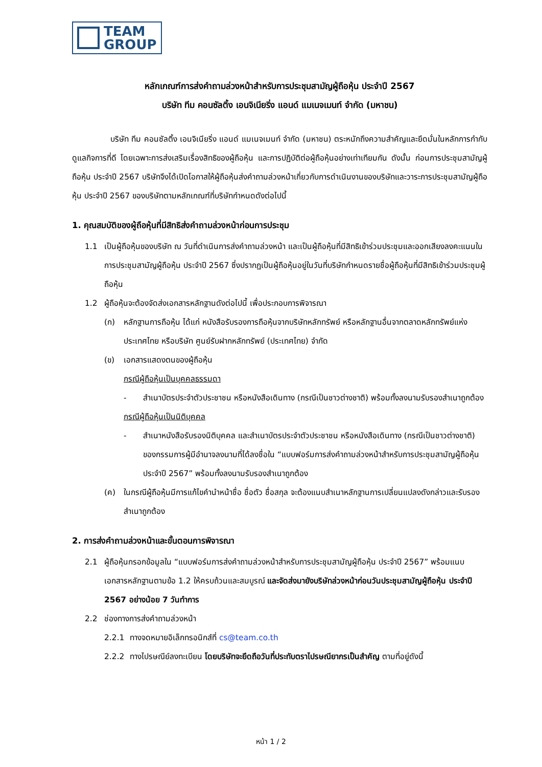TEAM
GROUP
หลักเกณฑ์การส่งคำถามล่วงหน้าสำหรับการประชุมสามัญผู้ถือหุ้น ประจำปี 2567
บริษัท ทีม คอนซัลติ้ง เอนจิเนียริ่ง แอนด์ แมเนจเมนท์ จำกัด (มหาชน)
บริษัท ทีม คอนซัลติ้ง เอนจิเนียริ่ง แอนด์ แมเนจเมนท์ จำกัด (มหาชน) ตระหนักถึงความสำคัญและยึดมั่นในหลักการกำกับดูแลกิจการที่ดี โดยเฉพาะการส่งเสริมเรื่องสิทธิของผู้ถือหุ้น และการปฏิบัติต่อผู้ถือหุ้นอย่างเท่าเทียมกัน ดังนั้น ก่อนการประชุมสามัญผู้ถือหุ้น ประจำปี 2567 บริษัทจึงได้เปิดโอกาสให้ผู้ถือหุ้นส่งคำถามล่วงหน้าเกี่ยวกับการดำเนินงานของบริษัทและวาระการประชุมสามัญผู้ถือหุ้น ประจำปี 2567 ของบริษัทตามหลักเกณฑ์ที่บริษัทกำหนดดังต่อไปนี้
1. คุณสมบัติของผู้ถือหุ้นที่มีสิทธิส่งคำถามล่วงหน้าก่อนการประชุม
1.1 เป็นผู้ถือหุ้นของบริษัท ณ วันที่ดำเนินการส่งคำถามล่วงหน้า และเป็นผู้ถือหุ้นที่มีสิทธิเข้าร่วมประชุมและออกเสียงลงคะแนนในการประชุมสามัญผู้ถือหุ้น ประจำปี 2567 ซึ่งปรากฏเป็นผู้ถือหุ้นอยู่ในวันที่บริษัทกำหนดรายชื่อผู้ถือหุ้นที่มีสิทธิเข้าร่วมประชุมผู้ถือหุ้น
1.2 ผู้ถือหุ้นจะต้องจัดส่งเอกสารหลักฐานดังต่อไปนี้ เพื่อประกอบการพิจารณา
(ก) หลักฐานการถือหุ้น ได้แก่ หนังสือรับรองการถือหุ้นจากบริษัทหลักทรัพย์ หรือหลักฐานอื่นจากตลาดหลักทรัพย์แห่งประเทศไทย หรือบริษัท ศูนย์รับฝากหลักทรัพย์ (ประเทศไทย) จำกัด
(ข) เอกสารแสดงตนของผู้ถือหุ้น
กรณีผู้ถือหุ้นเป็นบุคคลธรรมดา
- สำเนาบัตรประจำตัวประชาชน หรือหนังสือเดินทาง (กรณีเป็นชาวต่างชาติ) พร้อมทั้งลงนามรับรองสำเนาถูกต้อง
กรณีผู้ถือหุ้นเป็นนิติบุคคล
- สำเนาหนังสือรับรองนิติบุคคล และสำเนาบัตรประจำตัวประชาชน หรือหนังสือเดินทาง (กรณีเป็นชาวต่างชาติ) ของกรรมการผู้มีอำนาจลงนามที่ได้ลงชื่อใน “แบบฟอร์มการส่งคำถามล่วงหน้าสำหรับการประชุมสามัญผู้ถือหุ้น ประจำปี 2567” พร้อมทั้งลงนามรับรองสำเนาถูกต้อง
(ค) ในกรณีผู้ถือหุ้นมีการแก้ไขคำนำหน้าชื่อ ชื่อตัว ชื่อสกุล จะต้องแนบสำเนาหลักฐานการเปลี่ยนแปลงดังกล่าวและรับรองสำเนาถูกต้อง
2. การส่งคำถามล่วงหน้าและขั้นตอนการพิจารณา
2.1 ผู้ถือหุ้นกรอกข้อมูลใน “แบบฟอร์มการส่งคำถามล่วงหน้าสำหรับการประชุมสามัญผู้ถือหุ้น ประจำปี 2567” พร้อมแนบเอกสารหลักฐานตามข้อ 1.2 ให้ครบถ้วนและสมบูรณ์ และจัดส่งมายังบริษัทล่วงหน้าก่อนวันประชุมสามัญผู้ถือหุ้น ประจำปี 2567 อย่างน้อย 7 วันทำการ
2.2 ช่องทางการส่งคำถามล่วงหน้า
2.2.1 ทางจดหมายอิเล็กทรอนิกส์ที่ cs@team.co.th
2.2.2 ทางไปรษณีย์ลงทะเบียน โดยบริษัทจะยึดถือวันที่ประทับตราไปรษณียากรเป็นสำคัญ ตามที่อยู่ดังนี้
หน้า 1 / 2